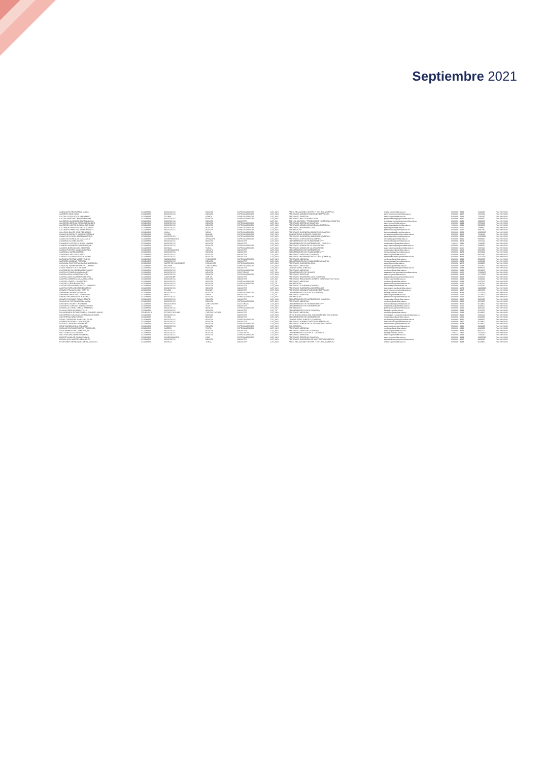Septiembre 2021
| CABALLERO ARISTIZABAL MARIA | COLOMBIA | BOGOTA D.C. | BOGOTA | ESPECIALIZACION | CAT_AUX | PREG. RELACIONES INTERN. Y EST. POL (CAMPUS) | relintern@unimilitar.edu.co | 6500000 - 3033 | 7234240 | Feb 29th/2020 |
| CABRERA VIDAL RAUL | COLOMBIA | BOGOTA D.C. | BOGOTA | ESPECIALIZACION | CAT_ASO | PREGRADO ADMINISTRACION DE EMPRESAS | administracion@unimilitar.edu.co | 6500000 - 1317 | 7647120 | Feb 29th/2020 |
| CALDAS LEYVA JESUS HERNANDO | COLOMBIA | TOLIMA | HONDA | ESPECIALIZACION | CAT_AUX | PREGRADO DERECHO | derecho@unimilitar.edu.co | 6500000 - 1244 | 7234240 | Feb 29th/2020 |
| CALDAS MARTINEZ MARIA LEONOR | COLOMBIA | BOGOTA D.C. | BOGOTA | ESPECIALIZACION | CAT_AUX | PREGRADO BIOLOGIA APLICADA | programa.biologia@unimilitar.edu.co | 6500000 - 3085 | 5839960 | Feb 29th/2020 |
| CALDERON ALVARADO MARTHA LUCIA | COLOMBIA | BOGOTA D.C. | BOGOTA | MAGISTER | CAT_ASI | TEC. EN GESTION Y PRODUCCION HORTICOLA (CAMPUS) | tecnologia.horticultura@unimilitar.edu.co | 6500000 - 3183 | 1994800 | Feb 29th/2020 |
| CALDERON BERNAL DIEGO ALEXANDER | COLOMBIA | BOGOTA D.C. | BOGOTA | ESPECIALIZACION | CAT_AUX | PREGRADO DERECHO (CAMPUS) | derecho@unimilitar.edu.co | 6500000 - 3199 | 3756120 | Feb 29th/2020 |
| CALDERON LOPEZ CLAUDIA CAROLINA | COLOMBIA | BOGOTA D.C. | BOGOTA | ESPECIALIZACION | CAT_ASO | PREGRADO ADMON SEGURIDAD A DISTANCIA | asso.distancia@unimilitar.edu.co | 7480333 - 6841 | 9961380 | Feb 29th/2020 |
| CALDERON ORTEGA CARLOS GABRIEL | COLOMBIA | BOGOTA D.C. | BOGOTA | ESPECIALIZACION | CAT_AUX | PREGRADO INGENIERIA CIVIL | ingcivil@unimilitar.edu.co | 6500000 - 1276 | 2388800 | Feb 29th/2020 |
| CALDERON URIBE OSCAR HERNANDO | COLOMBIA | BOGOTA D.C. | BOGOTA | ESPECIALIZACION | CAT_AUX | ESP. MEDICAS | postmedicina@unimilitar.edu.co | 6500000 - 2042 | 3690280 | Feb 29th/2020 |
| CALLEJAS BASTO JOSE FERNANDO | COLOMBIA | HUILA | NEIVA | ESPECIALIZACION | CAT_ASO | PREGRADO INGENIERIA BIOMEDICA (CAMPUS) | ing.biomedica@unimilitar.edu.co | 6500000 - 3008 | 10396880 | Feb 29th/2020 |
| CAMACHO ARROYO MANUEL ESTEBAN | COLOMBIA | TOLIMA | IBAGUE | ESPECIALIZACION | CAT_AUX | CONSULTORIO JURIDICO (CAMPUS) | consultorio.juridico@unimilitar.edu.co | 6500000 - 3236 | 7234240 | Feb 29th/2020 |
| CAMACHO CHAVES MILTON ANTONIO | COLOMBIA | BOGOTA D.C. | BOGOTA | ESPECIALIZACION | CAT_ASO | PREGRADO INGENIERIA AMBIENTAL (CAMPUS) | ing.ambiental@unimilitar.edu.co | 6500000 - 3008 | 10104960 | Feb 29th/2020 |
| CAMACHO GONZALEZ OLGA LUCIA | COLOMBIA | CUNDINAMARCA | ZIPAQUIRA | ESPECIALIZACION | CAT_AUX | PREGRADO CONTADURIA (CAMPUS) | contaduria@unimilitar.edu.co | 6500000 - 3191 | 5839960 | Feb 29th/2020 |
| CAMARGO ALDANA MIGUEL | COLOMBIA | BOGOTA D.C. | BOGOTA | MAGISTER | CAT_ASO | DEPARTAMENTO DE HUMANIDADES **** | humanidades@unimilitar.edu.co | 6500000 - 3179 | 7647120 | Feb 29th/2020 |
| CAMARGO CASTRO CLAUDIA HELENA | COLOMBIA | BOGOTA D.C. | BOGOTA | MAGISTER | CAT_ASO | DEPARTAMENTO DE MATEMATICAS - DIST 2013 | matematicas@unimilitar.edu.co | 7480333 - 6841 | 7244640 | Feb 29th/2020 |
| CAMERO ANGARITA FABIO ENRIQUE | COLOMBIA | BOGOTA D.C. | BOGOTA | ESPECIALIZACION | CAT_AUX | PREGRADO ADMON DE LA SEGURIDAD | seguridad.integral@unimilitar.edu.co | 6500000 - 1166 | 5839960 | Feb 29th/2020 |
| CANARIA BURGOS LUIS EDUARDO | COLOMBIA | BOYACA | TUNJA | ESPECIALIZACION | CAT_ASO | PREGRADO ADMON DE LA SEGURIDAD | seguridad.integral@unimilitar.edu.co | 6500000 - 1166 | 7647120 | Feb 29th/2020 |
| CAÑON PUENTES MONICA ANDREA | COLOMBIA | CUNDINAMARCA | SOACHA | MAGISTER | CAT_ASO | DEPARTAMENTO DE MATEMATICAS | matematicas@unimilitar.edu.co | 6500000 - 1520 | 6055880 | Feb 29th/2020 |
| CARDENAS SIERRA MATEO | COLOMBIA | BOGOTA D.C. | BOGOTA | MAGISTER | CAT_AUX | DEPARTAMENTO DE HUMANIDADES **** | humanidades@unimilitar.edu.co | 6500000 - 3179 | 3078400 | Feb 29th/2020 |
| CARDENAS VELEZ EDUARDO | COLOMBIA | BOGOTA D.C. | BOGOTA | MAGISTER | CAT_AUX | PREGRADO DERECHO (CAMPUS) | derecho@unimilitar.edu.co | 6500000 - 3199 | 9456280 | Feb 29th/2020 |
| CARDOZO GUZMAN OSCAR JAVIER | COLOMBIA | BOGOTA D.C. | BOGOTA | MAGISTER | CAT_ASO | PREGRADO INGENIERIA INDUSTRIAL (CAMPUS) | ingenieria.campus@unimilitar.edu.co | 6500000 - 3249 | 16702920 | Feb 29th/2020 |
| CARMONA PERTUZ VICENTE JOSE | COLOMBIA | MAGDALENA | FUNDACION | ESPECIALIZACION | CAT_AUX | PREGRADO MEDICINA | medicina@unimilitar.edu.co | 6500000 - 2048 | 6024800 | Feb 29th/2020 |
| CARREÑO MORENO PATRICIA | COLOMBIA | BOGOTA D.C. | BOGOTA | MAGISTER | CAT_ASO | DEPARTAMENTO DE HUMANIDADES CAMPUS | humanidades@unimilitar.edu.co | 6500000 - 3179 | 2215640 | Feb 29th/2020 |
| CARVAJAL CONTRERAS CARMEN MARISOL | COLOMBIA | NORTE DE SANTANDER | CHINACOTA | ESPECIALIZACION | CAT_AUX | PREGRADO INGENIERIA CIVIL | ingcivil@unimilitar.edu.co | 6500000 - 1276 | 5839960 | Feb 29th/2020 |
| CARVAJAL HERRERA MARTIN LUPIANO | COLOMBIA | BOLIVAR | CARTAGENA | ESPECIALIZACION | CAT_ASO | PREGRADO MEDICINA | medicina@unimilitar.edu.co | 6500000 - 2048 | 3215300 | Feb 29th/2020 |
| CASAS RAMOS YUDY NATALIA | COLOMBIA | BOGOTA D.C. | BOGOTA | MAGISTER | CAT_AUX | CONSULTORIO JURIDICO | consultorio.juridico@unimilitar.edu.co | 6500000 - 1239 | 9848556 | Feb 29th/2020 |
| CASTAÑEDA CASTAÑEDA MIKE JIMMY | COLOMBIA | BOGOTA D.C. | BOGOTA | ESPECIALIZACION | CAT_TIT | PREGRADO MEDICINA | medicina@unimilitar.edu.co | 6500000 - 2048 | 6024800 | Feb 29th/2020 |
| CASTILLO ROBAYO MARIA HAIDY | COLOMBIA | BOGOTA D.C. | BOGOTA | DOCTORADO | CAT_ASO | DEPARTAMENTO DE QUIMICA | departamento.quimica@unimilitar.edu.co | 6500000 - 1526 | 17689300 | Feb 29th/2020 |
| CASTELLANOS GOMEZ WILSON | COLOMBIA | BOGOTA D.C. | BOGOTA | ESPECIALIZACION | CAT_ASO | PREGRADO DERECHO | derecho@unimilitar.edu.co | 6500000 - 1244 | 12771560 | Feb 29th/2020 |
| CASTELLANOS GUERRERO PEDRO | COLOMBIA | SANTANDER | SAN GIL | MAGISTER | CAT_AUX | PREGRADO INGENIERIA CIVIL (CAMPUS) | ingenieria.campus@unimilitar.edu.co | 6500000 - 3008 | 2782500 | Feb 29th/2020 |
| CASTRO CARDENAS CLAUDIA ASTRID | COLOMBIA | BOGOTA D.C. | BOGOTA | MAGISTER | CAT_ASI | PREGRADO RELACIONES INTER Y ESTUDIOS POLITICOS | relintern@unimilitar.edu.co | 6500000 - 1344 | 7048240 | Feb 29th/2020 |
| CASTRO GOMEZ LUIS ANTONIO | COLOMBIA | BOGOTA D.C. | BOGOTA | ESPECIALIZACION | CAT_TIT | PREGRADO MEDICINA | medicina@unimilitar.edu.co | 6500000 - 2048 | 4270200 | Feb 29th/2020 |
| CASTRO LONDOÑO ANDRES | COLOMBIA | BOGOTA D.C. | BOGOTA | ESPECIALIZACION | CAT_TIT | ESP. MEDICAS | postmedicina@unimilitar.edu.co | 6500000 - 2042 | 6735120 | Feb 29th/2020 |
| CASTRO MEJIA FRANCISCO ALEXANDER | COLOMBIA | BOGOTA D.C. | BOGOTA | MAGISTER | CAT_ASO | PREGRADO ECONOMIA (CAMPUS) | economia@unimilitar.edu.co | 6500000 - 1385 | 3725540 | Feb 29th/2020 |
| CASTRO PARRA NESTOR EDUARDO | COLOMBIA | BOGOTA D.C. | BOGOTA | MAGISTER | CAT_AUX | PREGRADO INGENIERIA MECATRONICA | ingmecatronica@unimilitar.edu.co | 6500000 - 1279 | 11633840 | Feb 29th/2020 |
| CHAVES TRUJILLO JUAN HARVEY | COLOMBIA | TOLIMA | IBAGUE | MAGISTER | CAT_ASO | PREGRADO ADMINISTRACION DE EMPRESAS | administracion@unimilitar.edu.co | 6500000 - 1317 | 8932700 | Feb 29th/2020 |
| CHAPARRO PARRA MAURICIO | COLOMBIA | BOGOTA D.C. | BOGOTA | ESPECIALIZACION | CAT_AUX | DEPARTAMENTO DE FISICA (CAMPUS) | fisica@unimilitar.edu.co | 6500000 - 3093 | 12779220 | Feb 29th/2020 |
| CHAVARRO MONTAÑO FERNANDO | COLOMBIA | HUILA | NEIVA | MAGISTER | CAT_TIT | PREGRADO DERECHO | derecho@unimilitar.edu.co | 6500000 - 1244 | 15718000 | Feb 29th/2020 |
| CHAVES HELMBERGER ROBERTO | COLOMBIA | BOGOTA D.C. | BOGOTA | ESPECIALIZACION | CAT_AUX | ESP. MEDICAS | postmedicina@unimilitar.edu.co | 6500000 - 2042 | 4829760 | Feb 29th/2020 |
| CHAVES ESCOBAR RAFAEL FELIPE | COLOMBIA | BOGOTA D.C. | BOGOTA | MAGISTER | CAT_ASO | DEPARTAMENTO DE MATEMATICAS (CAMPUS) | matematicas@unimilitar.edu.co | 6500000 - 3055 | 9456280 | Feb 29th/2020 |
| CHIQUILLO ESPITIA ANGELA MARIA | COLOMBIA | BOGOTA D.C. | BOGOTA | ESPECIALIZACION | CAT_AUX | PREGRADO MEDICINA | medicina@unimilitar.edu.co | 6500000 - 2048 | 3078400 | Feb 29th/2020 |
| CIFUENTES BONETT ROSMARY | COLOMBIA | MAGDALENA | SANTA MARTA | DOCTORADO | CAT_ASO | DEPARTAMENTO DE HUMANIDADES **** | humanidades@unimilitar.edu.co | 6500000 - 3179 | 6024800 | Feb 29th/2020 |
| CIFUENTES GARZON JAIRO ALBERTO | COLOMBIA | BOYACA | TUTA | MAGISTER | CAT_AUX | DEPARTAMENTO DE MATEMATICAS | matematicas@unimilitar.edu.co | 6500000 - 1520 | 3018600 | Feb 29th/2020 |
| CITARELLA OTERO DANILO ARMANDO | COLOMBIA | BOGOTA D.C. | BOGOTA | ESPECIALIZACION | CAT_AUX | ESP. MEDICAS | postmedicina@unimilitar.edu.co | 6500000 - 2042 | 3940160 | Feb 29th/2020 |
| CLAVIJO VARGAS MIRA STELLA | COLOMBIA | BOGOTA D.C. | BOGOTA | MAGISTER | CAT_TIT | DEPARTAMENTO FISICA (CAMPUS) | fisica@unimilitar.edu.co | 6500000 - 3093 | 8729720 | Feb 29th/2020 |
| COLMENARES BETANCOURT ALEJANDRO EMILIO | VENEZUELA | ESTADO TACHIRA | CAPITAL TACHIRA | MAGISTER | CAT_ASO | PREGRADO MEDICINA | medicina@unimilitar.edu.co | 6500000 - 2048 | 6024800 | Feb 29th/2020 |
| CONTRERAS CALLEJAS LILIANA CONSTANZA | COLOMBIA | BOGOTA D.C. | BOGOTA | MAGISTER | CAT_ASO | DPTO TECNOLOGIAS DEL CONOCIMIENTO (DISTANCIA) | tecnologias.conocimiento@unimilitar.edu.co | 6500000 - 3042 | 6150220 | Feb 29th/2020 |
| CONTRERAS NIÑO DANIEL | COLOMBIA | TOLIMA | IBAGUE | MAGISTER | CAT_AUX | DEPARTAMENTO DE MATEMATICAS | matematicas@unimilitar.edu.co | 6500000 - 1520 | 3018600 | Feb 29th/2020 |
| CORAL CARDENAS MARIA DEL PILAR | COLOMBIA | BOGOTA D.C. | BOGOTA | ESPECIALIZACION | CAT_AUX | CONSULTORIO JURIDICO (CAMPUS) | consultorio.juridico@unimilitar.edu.co | 6500000 - 3236 | 5839960 | Feb 29th/2020 |
| CORREA BECERRA LUIS ENRIQUE | COLOMBIA | BOGOTA D.C. | BOGOTA | MAGISTER | CAT_ASO | PREGRADO ADMINISTRACION DE EMPRESAS | administracion@unimilitar.edu.co | 6500000 - 1317 | 6024800 | Feb 29th/2020 |
| CORTES CARDENAS EDILBERTO | COLOMBIA | BOGOTA D.C. | BOGOTA | ESPECIALIZACION | CAT_ASO | PREGRADO ADMON DE LA SEGURIDAD CAMPUS | asso.campus@unimilitar.edu.co | 6500000 - 3093 | 3078400 | Feb 29th/2020 |
| CRUZ GARZON RAUL EDUARDO | COLOMBIA | BOGOTA D.C. | BOGOTA | ESPECIALIZACION | CAT_AUX | ESP. MEDICAS | postmedicina@unimilitar.edu.co | 6500000 - 2042 | 6031200 | Feb 29th/2020 |
| CUELLAR ENRIQUEZ MARIO FRANCISCO | COLOMBIA | NARIÑO | PASTO | ESPECIALIZACION | CAT_AUX | PREGRADO MEDICINA | medicina@unimilitar.edu.co | 6500000 - 2048 | 3848000 | Feb 29th/2020 |
| DAZA BARRIOS WILLIAM ENRIQUE | COLOMBIA | BOGOTA D.C. | BOGOTA | MAGISTER | CAT_AUX | PREGRADO DERECHO (CAMPUS) | derecho@unimilitar.edu.co | 6500000 - 3199 | 8932700 | Feb 29th/2020 |
| DIAZ GONZALEZ CRISTINA | COLOMBIA | BOGOTA D.C. | BOGOTA | LICENCIADO | CAT_ASO | DEPARTAMENTO DE FISICA - DISTANCIA | fisica@unimilitar.edu.co | 7480333 - 6841 | 12619120 | Feb 29th/2020 |
| DIAZ SANTANA OMAR HUMBERTO | COLOMBIA | BOGOTA D.C. | BOGOTA | ESPECIALIZACION | CAT_AUX | PREGRADO DERECHO | derecho@unimilitar.edu.co | 6500000 - 1244 | 7234240 | Feb 29th/2020 |
| DUARTE AGUILAR CLARA VIVIANA | COLOMBIA | CUNDINAMARCA | CHIA | ESPECIALIZACION | CAT_AUX | PREGRADO DERECHO (CAMPUS) | derecho@unimilitar.edu.co | 6500000 - 3199 | 10697640 | Feb 29th/2020 |
| DURAN VIVAS ANDRES LEONARDO | COLOMBIA | BOGOTA D.C. | BOGOTA | MAGISTER | CAT_ASO | PREGRADO INGENIERIA DE MULTIMEDIA (CAMPUS) | ingenieria.campus@unimilitar.edu.co | 6500000 - 3247 | 4363640 | Feb 29th/2020 |
| ECHEVERRY HERNANDEZ ARIEL AUGUSTO | COLOMBIA | BOYACA | TUNJA | MAGISTER | CAT_ASO | PREG. RELACIONES INTERN. Y EST. POL (CAMPUS) | relintern@unimilitar.edu.co | 6500000 - 3033 | 6024800 | Feb 29th/2020 |